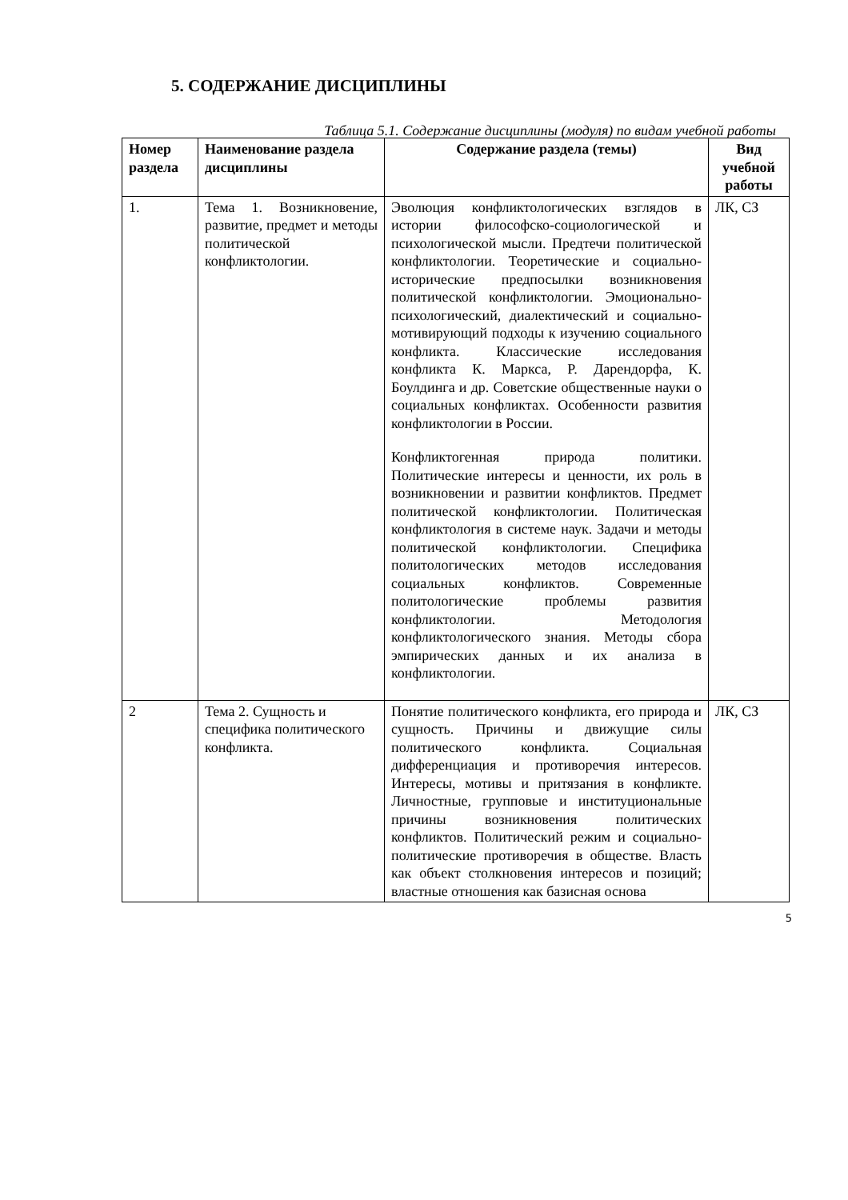5. СОДЕРЖАНИЕ ДИСЦИПЛИНЫ
Таблица 5.1. Содержание дисциплины (модуля) по видам учебной работы
| Номер раздела | Наименование раздела дисциплины | Содержание раздела (темы) | Вид учебной работы |
| --- | --- | --- | --- |
| 1. | Тема 1. Возникновение, развитие, предмет и методы политической конфликтологии. | Эволюция конфликтологических взглядов в истории философско-социологической и психологической мысли. Предтечи политической конфликтологии. Теоретические и социально-исторические предпосылки возникновения политической конфликтологии. Эмоционально-психологический, диалектический и социально-мотивирующий подходы к изучению социального конфликта. Классические исследования конфликта К. Маркса, Р. Дарендорфа, К. Боулдинга и др. Советские общественные науки о социальных конфликтах. Особенности развития конфликтологии в России. Конфликтогенная природа политики. Политические интересы и ценности, их роль в возникновении и развитии конфликтов. Предмет политической конфликтологии. Политическая конфликтология в системе наук. Задачи и методы политической конфликтологии. Специфика политологических методов исследования социальных конфликтов. Современные политологические проблемы развития конфликтологии. Методология конфликтологического знания. Методы сбора эмпирических данных и их анализа в конфликтологии. | ЛК, СЗ |
| 2 | Тема 2. Сущность и специфика политического конфликта. | Понятие политического конфликта, его природа и сущность. Причины и движущие силы политического конфликта. Социальная дифференциация и противоречия интересов. Интересы, мотивы и притязания в конфликте. Личностные, групповые и институциональные причины возникновения политических конфликтов. Политический режим и социально-политические противоречия в обществе. Власть как объект столкновения интересов и позиций; властные отношения как базисная основа | ЛК, СЗ |
5